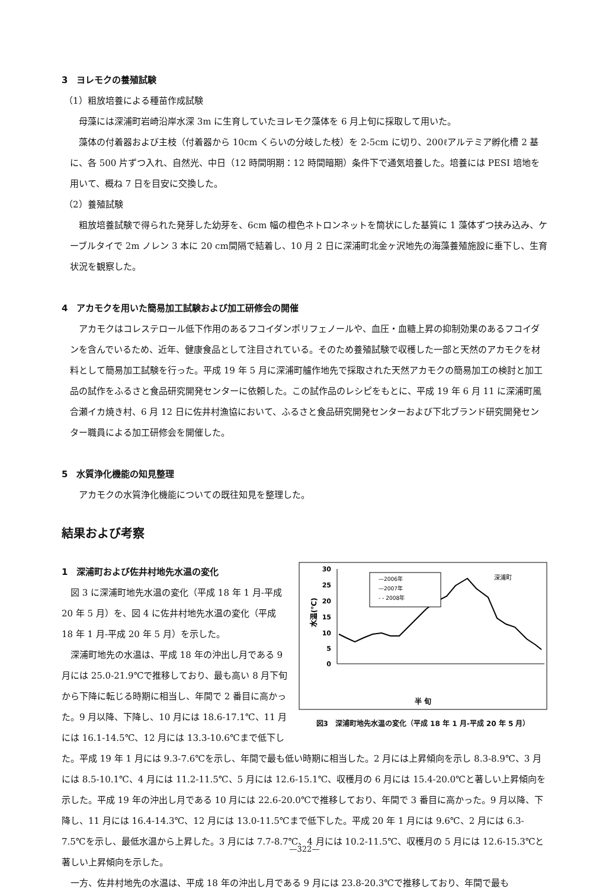3　ヨレモクの養殖試験
（1）粗放培養による種苗作成試験
母藻には深浦町岩崎沿岸水深 3m に生育していたヨレモク藻体を 6 月上旬に採取して用いた。
藻体の付着器および主枝（付着器から 10cm くらいの分岐した枝）を 2-5cm に切り、200ℓアルテミア孵化槽 2 基に、各 500 片ずつ入れ、自然光、中日（12 時間明期：12 時間暗期）条件下で通気培養した。培養には PESI 培地を用いて、概ね 7 日を目安に交換した。
（2）養殖試験
粗放培養試験で得られた発芽した幼芽を、6cm 幅の橙色ネトロンネットを筒状にした基質に 1 藻体ずつ挟み込み、ケーブルタイで 2m ノレン 3 本に 20 cm間隔で結着し、10 月 2 日に深浦町北金ヶ沢地先の海藻養殖施設に垂下し、生育状況を観察した。
4　アカモクを用いた簡易加工試験および加工研修会の開催
アカモクはコレステロール低下作用のあるフコイダンポリフェノールや、血圧・血糖上昇の抑制効果のあるフコイダンを含んでいるため、近年、健康食品として注目されている。そのため養殖試験で収穫した一部と天然のアカモクを材料として簡易加工試験を行った。平成 19 年 5 月に深浦町艫作地先で採取された天然アカモクの簡易加工の検討と加工品の試作をふるさと食品研究開発センターに依頼した。この試作品のレシピをもとに、平成 19 年 6 月 11 に深浦町風合瀬イカ焼き村、6 月 12 日に佐井村漁協において、ふるさと食品研究開発センターおよび下北ブランド研究開発センター職員による加工研修会を開催した。
5　水質浄化機能の知見整理
アカモクの水質浄化機能についての既往知見を整理した。
結果および考察
30
25
20
15
10
5
0
水温(℃)
深浦町
—2006年
—2007年
- - 2008年
半 旬
図3　深浦町地先水温の変化（平成 18 年 1 月-平成 20 年 5 月）
1　深浦町および佐井村地先水温の変化
図 3 に深浦町地先水温の変化（平成 18 年 1 月-平成 20 年 5 月）を、図 4 に佐井村地先水温の変化（平成 18 年 1 月-平成 20 年 5 月）を示した。
深浦町地先の水温は、平成 18 年の沖出し月である 9 月には 25.0-21.9℃で推移しており、最も高い 8 月下旬から下降に転じる時期に相当し、年間で 2 番目に高かった。9 月以降、下降し、10 月には 18.6-17.1℃、11 月には 16.1-14.5℃、12 月には 13.3-10.6℃まで低下した。平成 19 年 1 月には 9.3-7.6℃を示し、年間で最も低い時期に相当した。2 月には上昇傾向を示し 8.3-8.9℃、3 月には 8.5-10.1℃、4 月には 11.2-11.5℃、5 月には 12.6-15.1℃、収穫月の 6 月には 15.4-20.0℃と著しい上昇傾向を示した。平成 19 年の沖出し月である 10 月には 22.6-20.0℃で推移しており、年間で 3 番目に高かった。9 月以降、下降し、11 月には 16.4-14.3℃、12 月には 13.0-11.5℃まで低下した。平成 20 年 1 月には 9.6℃、2 月には 6.3-7.5℃を示し、最低水温から上昇した。3 月には 7.7-8.7℃、4 月には 10.2-11.5℃、収穫月の 5 月には 12.6-15.3℃と著しい上昇傾向を示した。
一方、佐井村地先の水温は、平成 18 年の沖出し月である 9 月には 23.8-20.3℃で推移しており、年間で最も
—322—